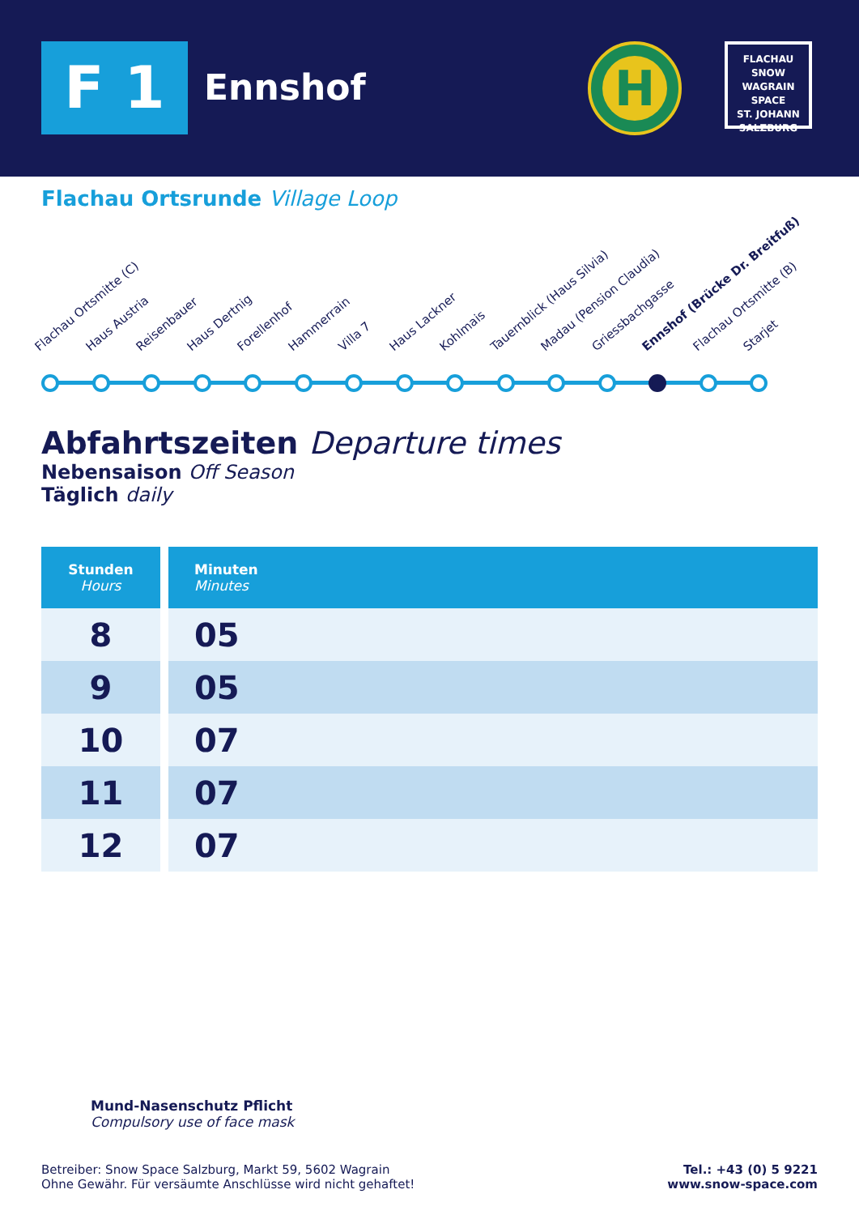F 1 Ennshof
H
FLACHAU
SNOW
WAGRAIN
SPACE
ST. JOHANN
SALZBURG
Flachau Ortsrunde Village Loop
Flachau Ortsmitte (C) Haus Austria Reisenbauer Haus Dertnig Forellenhof Hammerrain Villa 7 Haus Lackner Kohlmais Tauernblick (Haus Silvia) Madau (Pension Claudia) Griessbachgasse Ennshof (Brücke Dr. Breitfuß) Flachau Ortsmitte (B) Starjet
Abfahrtszeiten Departure times
Nebensaison Off Season
Täglich daily
| Stunden Hours | Minuten Minutes |
| --- | --- |
| 8 | 05 |
| 9 | 05 |
| 10 | 07 |
| 11 | 07 |
| 12 | 07 |
Mund-Nasenschutz Pflicht
Compulsory use of face mask
Betreiber: Snow Space Salzburg, Markt 59, 5602 Wagrain
Ohne Gewähr. Für versäumte Anschlüsse wird nicht gehaftet!
Tel.: +43 (0) 5 9221
www.snow-space.com